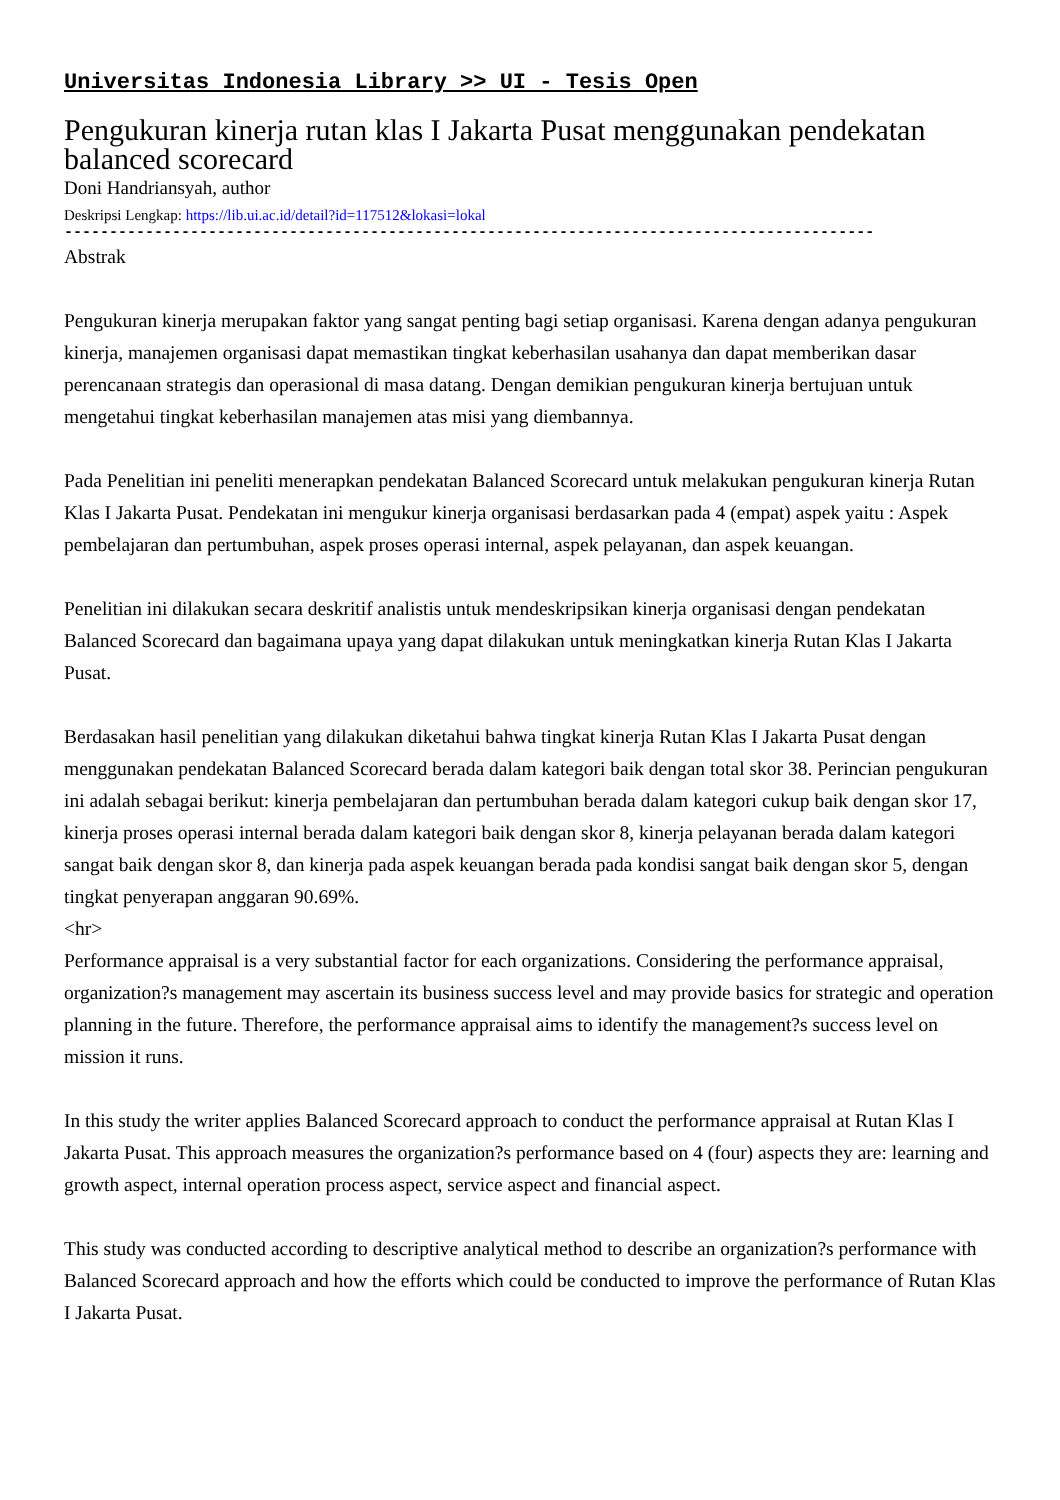Universitas Indonesia Library >> UI - Tesis Open
Pengukuran kinerja rutan klas I Jakarta Pusat menggunakan pendekatan balanced scorecard
Doni Handriansyah, author
Deskripsi Lengkap: https://lib.ui.ac.id/detail?id=117512&lokasi=lokal
------------------------------------------------------------------------------------------
Abstrak
Pengukuran kinerja merupakan faktor yang sangat penting bagi setiap organisasi. Karena dengan adanya pengukuran kinerja, manajemen organisasi dapat memastikan tingkat keberhasilan usahanya dan dapat memberikan dasar perencanaan strategis dan operasional di masa datang. Dengan demikian pengukuran kinerja bertujuan untuk mengetahui tingkat keberhasilan manajemen atas misi yang diembannya.
Pada Penelitian ini peneliti menerapkan pendekatan Balanced Scorecard untuk melakukan pengukuran kinerja Rutan Klas I Jakarta Pusat. Pendekatan ini mengukur kinerja organisasi berdasarkan pada 4 (empat) aspek yaitu : Aspek pembelajaran dan pertumbuhan, aspek proses operasi internal, aspek pelayanan, dan aspek keuangan.
Penelitian ini dilakukan secara deskritif analistis untuk mendeskripsikan kinerja organisasi dengan pendekatan Balanced Scorecard dan bagaimana upaya yang dapat dilakukan untuk meningkatkan kinerja Rutan Klas I Jakarta Pusat.
Berdasakan hasil penelitian yang dilakukan diketahui bahwa tingkat kinerja Rutan Klas I Jakarta Pusat dengan menggunakan pendekatan Balanced Scorecard berada dalam kategori baik dengan total skor 38. Perincian pengukuran ini adalah sebagai berikut: kinerja pembelajaran dan pertumbuhan berada dalam kategori cukup baik dengan skor 17, kinerja proses operasi internal berada dalam kategori baik dengan skor 8, kinerja pelayanan berada dalam kategori sangat baik dengan skor 8, dan kinerja pada aspek keuangan berada pada kondisi sangat baik dengan skor 5, dengan tingkat penyerapan anggaran 90.69%.
<hr>
Performance appraisal is a very substantial factor for each organizations. Considering the performance appraisal, organization?s management may ascertain its business success level and may provide basics for strategic and operation planning in the future. Therefore, the performance appraisal aims to identify the management?s success level on mission it runs.
In this study the writer applies Balanced Scorecard approach to conduct the performance appraisal at Rutan Klas I Jakarta Pusat. This approach measures the organization?s performance based on 4 (four) aspects they are: learning and growth aspect, internal operation process aspect, service aspect and financial aspect.
This study was conducted according to descriptive analytical method to describe an organization?s performance with Balanced Scorecard approach and how the efforts which could be conducted to improve the performance of Rutan Klas I Jakarta Pusat.